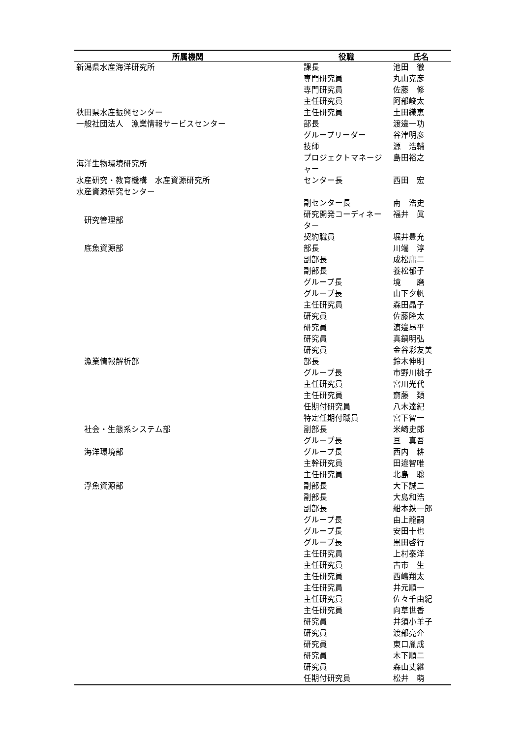| 所属機関 | 役職 | 氏名 |
| --- | --- | --- |
| 新潟県水産海洋研究所 | 課長 | 池田 徹 |
| | 専門研究員 | 丸山克彦 |
| | 専門研究員 | 佐藤 修 |
| | 主任研究員 | 阿部峻太 |
| 秋田県水産振興センター | 主任研究員 | 土田織恵 |
| 一般社団法人 漁業情報サービスセンター | 部長 | 渡邉一功 |
| | グループリーダー | 谷津明彦 |
| | 技師 | 源 浩輔 |
| 海洋生物環境研究所 | プロジェクトマネージャー | 島田裕之 |
| 水産研究・教育機構 水産資源研究所 水産資源研究センター | センター長 | 西田 宏 |
| | 副センター長 | 南 浩史 |
| 研究管理部 | 研究開発コーディネーター | 福井 眞 |
| | 契約職員 | 堀井豊充 |
| 底魚資源部 | 部長 | 川端 淳 |
| | 副部長 | 成松庸二 |
| | 副部長 | 養松郁子 |
| | グループ長 | 境 磨 |
| | グループ長 | 山下夕帆 |
| | 主任研究員 | 森田晶子 |
| | 研究員 | 佐藤隆太 |
| | 研究員 | 濵邉昂平 |
| | 研究員 | 真鍋明弘 |
| | 研究員 | 金谷彩友美 |
| 漁業情報解析部 | 部長 | 鈴木伸明 |
| | グループ長 | 市野川桃子 |
| | 主任研究員 | 宮川光代 |
| | 主任研究員 | 齋藤 類 |
| | 任期付研究員 | 八木達紀 |
| | 特定任期付職員 | 宮下智一 |
| 社会・生態系システム部 | 副部長 | 米崎史郎 |
| | グループ長 | 亘 真吾 |
| 海洋環境部 | グループ長 | 西内 耕 |
| | 主幹研究員 | 田邉智唯 |
| | 主任研究員 | 北島 聡 |
| 浮魚資源部 | 副部長 | 大下誠二 |
| | 副部長 | 大島和浩 |
| | 副部長 | 船本鉄一郎 |
| | グループ長 | 由上龍嗣 |
| | グループ長 | 安田十也 |
| | グループ長 | 黒田啓行 |
| | 主任研究員 | 上村泰洋 |
| | 主任研究員 | 古市 生 |
| | 主任研究員 | 西嶋翔太 |
| | 主任研究員 | 井元順一 |
| | 主任研究員 | 佐々千由紀 |
| | 主任研究員 | 向草世香 |
| | 研究員 | 井須小羊子 |
| | 研究員 | 渡部亮介 |
| | 研究員 | 東口胤成 |
| | 研究員 | 木下順二 |
| | 研究員 | 森山丈継 |
| | 任期付研究員 | 松井 萌 |